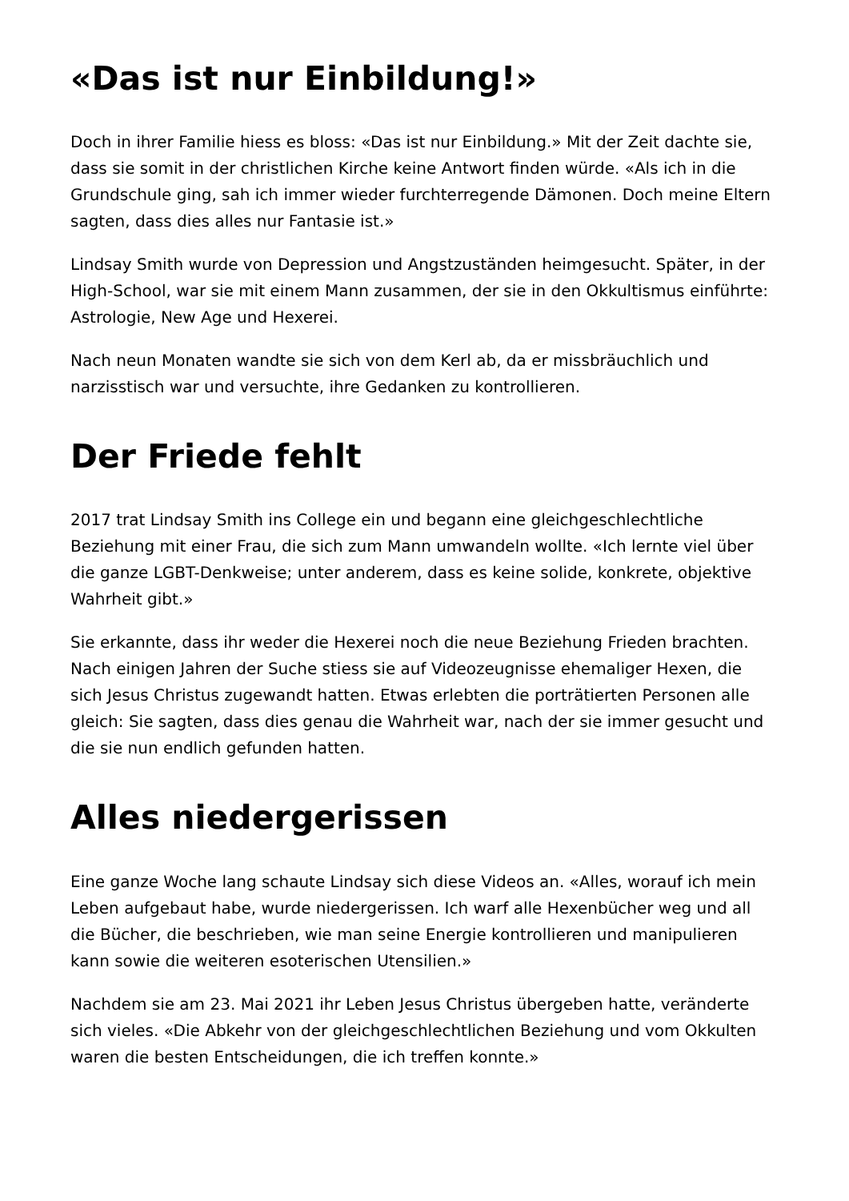«Das ist nur Einbildung!»
Doch in ihrer Familie hiess es bloss: «Das ist nur Einbildung.» Mit der Zeit dachte sie, dass sie somit in der christlichen Kirche keine Antwort finden würde. «Als ich in die Grundschule ging, sah ich immer wieder furchterregende Dämonen. Doch meine Eltern sagten, dass dies alles nur Fantasie ist.»
Lindsay Smith wurde von Depression und Angstzuständen heimgesucht. Später, in der High-School, war sie mit einem Mann zusammen, der sie in den Okkultismus einführte: Astrologie, New Age und Hexerei.
Nach neun Monaten wandte sie sich von dem Kerl ab, da er missbräuchlich und narzisstisch war und versuchte, ihre Gedanken zu kontrollieren.
Der Friede fehlt
2017 trat Lindsay Smith ins College ein und begann eine gleichgeschlechtliche Beziehung mit einer Frau, die sich zum Mann umwandeln wollte. «Ich lernte viel über die ganze LGBT-Denkweise; unter anderem, dass es keine solide, konkrete, objektive Wahrheit gibt.»
Sie erkannte, dass ihr weder die Hexerei noch die neue Beziehung Frieden brachten. Nach einigen Jahren der Suche stiess sie auf Videozeugnisse ehemaliger Hexen, die sich Jesus Christus zugewandt hatten. Etwas erlebten die porträtierten Personen alle gleich: Sie sagten, dass dies genau die Wahrheit war, nach der sie immer gesucht und die sie nun endlich gefunden hatten.
Alles niedergerissen
Eine ganze Woche lang schaute Lindsay sich diese Videos an. «Alles, worauf ich mein Leben aufgebaut habe, wurde niedergerissen. Ich warf alle Hexenbücher weg und all die Bücher, die beschrieben, wie man seine Energie kontrollieren und manipulieren kann sowie die weiteren esoterischen Utensilien.»
Nachdem sie am 23. Mai 2021 ihr Leben Jesus Christus übergeben hatte, veränderte sich vieles. «Die Abkehr von der gleichgeschlechtlichen Beziehung und vom Okkulten waren die besten Entscheidungen, die ich treffen konnte.»